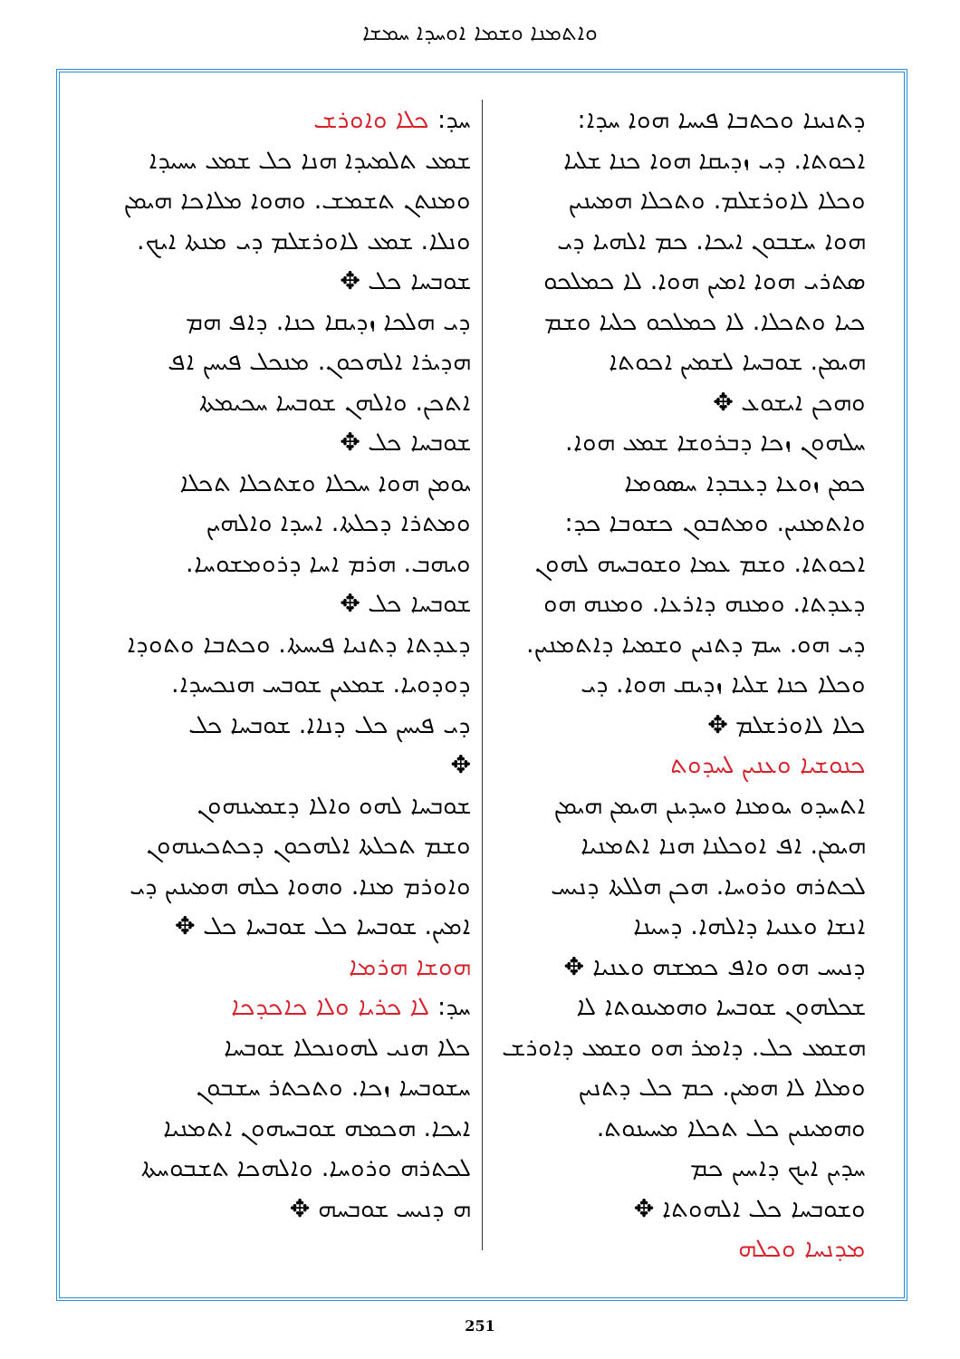ܘܐܬܡܢܐ ܘܫܡܐ ܐܘܚܕܐ ܚܡܫܐ
ܕܬܢܝܢܐ ܘܟܬܒܐ ܦܝܚܐ ܗܘܐ ܚܕܐ:
ܐܟܘܬܐ. ܕܝ ܙܕܝܩܐ ܗܘܐ ܟܢܐ ܫܠܝܐ
ܘܟܠܐ ܠܐܘܪܫܠܡ. ܘܬܟܠܐ ܗܡܝܢܝܢ
ܗܘܐ ܚܫܒܘܢ ܐܝܟܐ. ܟܡ ܐܠܗܝܐ ܕܝ
ܣܬܪܝ ܗܘܐ ܐܡܝܢ ܗܘܐ. ܠܐ ܟܡܠܟܘ
ܟܝܐ ܘܬܟܠܐ. ܠܐ ܟܡܠܟܘ ܟܠܝܐ ܘܫܡ
ܗܝܡܢ. ܫܘܒܚܐ ܠܫܡܝܢ ܐܟܘܬܐ
ܘܗܟܢ ܐܝܫܘܥ ✥
ܚܠܗܘܢ ܙܟܐ ܕܒܪܘܫܐ ܫܡܥ ܗܘܐ.
ܟܡܢ ܙܘܥܐ ܕܥܒܕܐ ܚܣܘܡܐ
ܘܐܬܡܢܝܢ. ܘܡܬܒܘܢ ܟܫܘܒܐ ܟܕ:
ܐܟܘܬܐ. ܘܫܡ ܥܡܐ ܘܫܘܒܚܗ ܠܗܘܢ
ܕܥܕܬܐ. ܘܡܢܗ ܕܐܪܥܐ. ܘܡܢܗ ܗܘ
ܕܝ ܗܘ. ܚܡ ܕܬܢܝܢ ܘܫܡܝܐ ܕܐܬܡܢܝܢ.
ܘܟܠܐ ܟܢܐ ܫܠܝܐ ܙܕܝܩ ܗܘܐ. ܕܝ
ܟܠܐ ܠܐܘܪܫܠܡ ✥
ܟܢܘܫܝܐ ܘܥܢܝܢ ܠܚܕܘܬ
ܐܬܚܕܘ ܝܘܡܢܐ ܘܚܕܝܢܢ ܗܝܡܢ ܗܝܡܢ
ܗܝܡܢ. ܐܦ ܐܘܟܠܢܐ ܗܢܐ ܐܬܡܢܝܐ
ܠܟܬܪܗ ܘܪܘܚܐ. ܗܟܢ ܗܠܠܬܐ ܕܢܝܚ
ܐܢܫܐ ܘܥܢܝܐ ܕܐܠܗܐ. ܕܚܝܢܐ
ܕܢܝܚ ܗܘ ܘܐܦ ܟܡܫܗ ܘܥܢܝܐ ✥
ܫܟܠܗܘܢ ܫܘܒܚܐ ܘܗܡܝܢܘܬܐ ܠܐ
ܗܫܡܥ ܟܠ. ܕܐܡܪ ܗܘ ܘܫܡܥ ܕܐܘܪܫ
ܘܡܠܐ ܠܐ ܗܡܝܢ. ܟܡ ܟܠ ܕܬܢܝܢ
ܘܗܡܝܢܝܢ ܟܠ ܬܟܠܐ ܡܚܝܢܘܬ.
ܚܕܝܢ ܐܝܟ ܕܐܚܝܢ ܟܡ
ܘܫܘܒܚܐ ܟܠ ܐܠܗܘܬܐ ✥
ܡܕܢܚܐ ܘܟܠܗ
ܚܕ: ܟܠܐ ܘܐܘܪܫ
ܫܡܥ ܬܠܡܝܕܐ ܗܢܐ ܟܠ ܫܡܥ ܝܚܝܕܐ
ܘܡܢܬܢ ܬܫܡܫ. ܘܗܘܐ ܡܠܐܟܐ ܗܝܡܢ
ܘܢܠܐ. ܫܡܥ ܠܐܘܪܫܠܡ ܕܝ ܡܢܬܐ ܐܝܟ.
ܫܘܒܚܐ ܟܠ ✥
ܕܝ ܗܠܟܐ ܙܕܝܩܐ ܟܢܐ. ܕܐܦ ܗܡ
ܗܕܝܪܐ ܐܠܗܟܘܢ. ܡܢܟܠ ܦܝܚܢ ܐܦ
ܐܬܟܢ. ܘܐܠܗܢ ܫܘܒܚܐ ܚܟܝܡܬܐ
ܫܘܒܚܐ ܟܠ ✥
ܝܘܡܢ ܗܘܐ ܚܟܠܐ ܘܫܬܟܠܐ ܬܟܠܐ
ܘܡܬܪܐ ܕܟܠܬܐ. ܐܚܕܐ ܘܐܠܗܝܢ
ܘܝܗܒ. ܗܪܡ ܐܚܐ ܕܪܘܡܫܘܚܐ.
ܫܘܒܚܐ ܟܠ ✥
ܕܥܕܬܐ ܕܬܢܝܐ ܦܝܚܬܐ. ܘܟܬܒܐ ܘܬܘܕܐ
ܕܘܕܘܝܐ. ܫܡܥܝܢ ܫܘܒܚ ܗܢܟܚܕܐ.
ܕܝ ܦܝܚܢ ܟܠ ܕܢܐܐ. ܫܘܒܚܐ ܟܠ
✥
ܫܘܒܚܐ ܠܗܘ ܘܐܠܐ ܕܫܡܝܢܗܘܢ
ܘܫܡ ܬܟܠܬܐ ܐܠܗܟܘܢ ܕܟܬܟܝܢܗܘܢ
ܘܐܘܪܡ ܡܢܐ. ܘܗܘܐ ܟܠܗ ܗܡܝܢܝܢ ܕܝ
ܐܡܝܢ. ܫܘܒܚܐ ܟܠ ܫܘܒܚܐ ܟܠ ✥
ܗܘܫܐ ܗܪܡܐ
ܚܕ: ܠܐ ܟܪܝܐ ܘܠܐ ܟܐܟܕܟܐ
ܟܠܐ ܗܢܝ ܠܗܘܢܟܠܐ ܫܘܒܚܐ
ܚܫܘܒܚܐ ܙܟܐ. ܘܬܟܬܪ ܚܫܒܘܢ
ܐܝܟܐ. ܗܟܡܗ ܫܘܒܚܗܘܢ ܐܬܡܢܝܐ
ܠܟܬܪܗ ܘܪܘܚܐ. ܘܐܠܗܟܐ ܬܫܒܘܚܬܐ
ܗ ܕܢܝܚ ܫܘܒܚܗ ✥
251